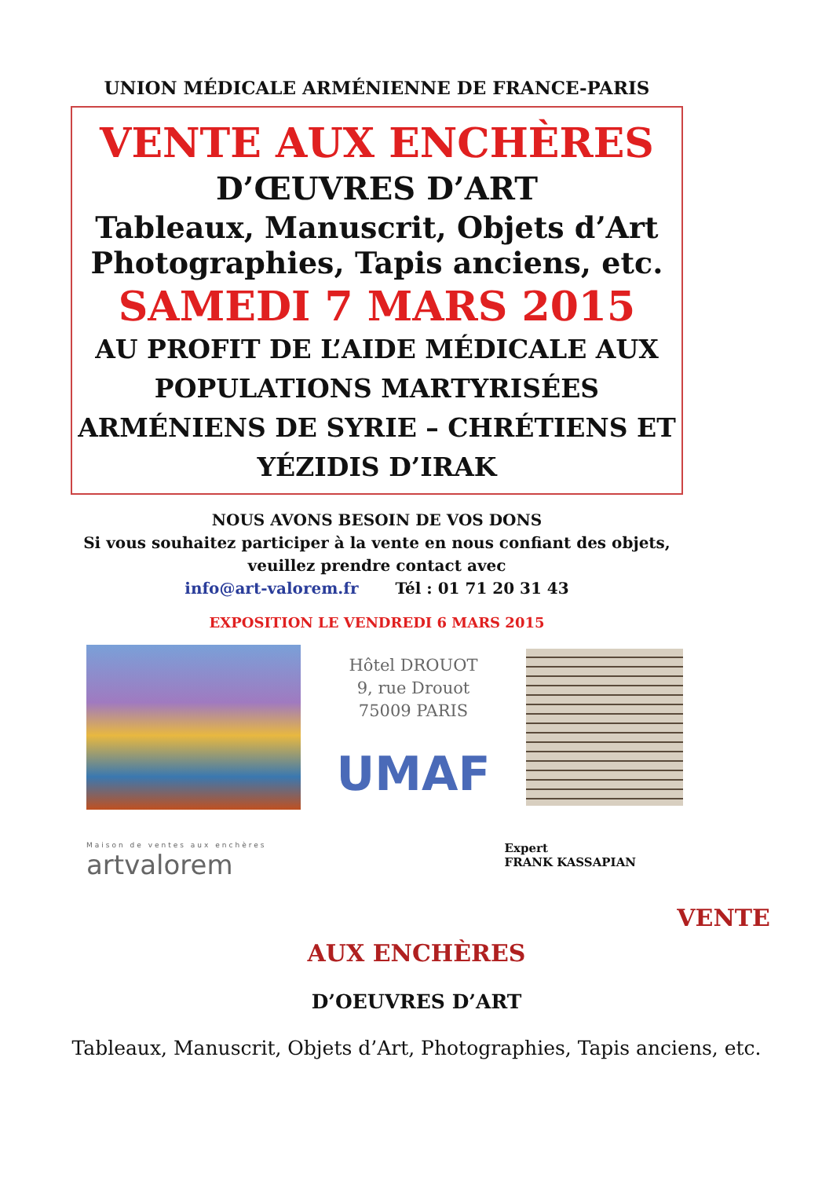UNION MÉDICALE ARMÉNIENNE DE FRANCE-PARIS
VENTE AUX ENCHÈRES
D’ŒUVRES D’ART
Tableaux, Manuscrit, Objets d’Art
Photographies, Tapis anciens, etc.
SAMEDI 7 MARS 2015
AU PROFIT DE L’AIDE MÉDICALE AUX POPULATIONS MARTYRISÉES ARMÉNIENS DE SYRIE – CHRÉTIENS ET YÉZIDIS D’IRAK
NOUS AVONS BESOIN DE VOS DONS
Si vous souhaitez participer à la vente en nous confiant des objets, veuillez prendre contact avec
info@art-valorem.fr Tél : 01 71 20 31 43
EXPOSITION LE VENDREDI 6 MARS 2015
Hôtel DROUOT
9, rue Drouot
75009 PARIS
UMAF
Maison de ventes aux enchères
artvalorem
Expert
FRANK KASSAPIAN
VENTE
AUX ENCHÈRES
D’OEUVRES D’ART
Tableaux, Manuscrit, Objets d’Art, Photographies, Tapis anciens, etc.